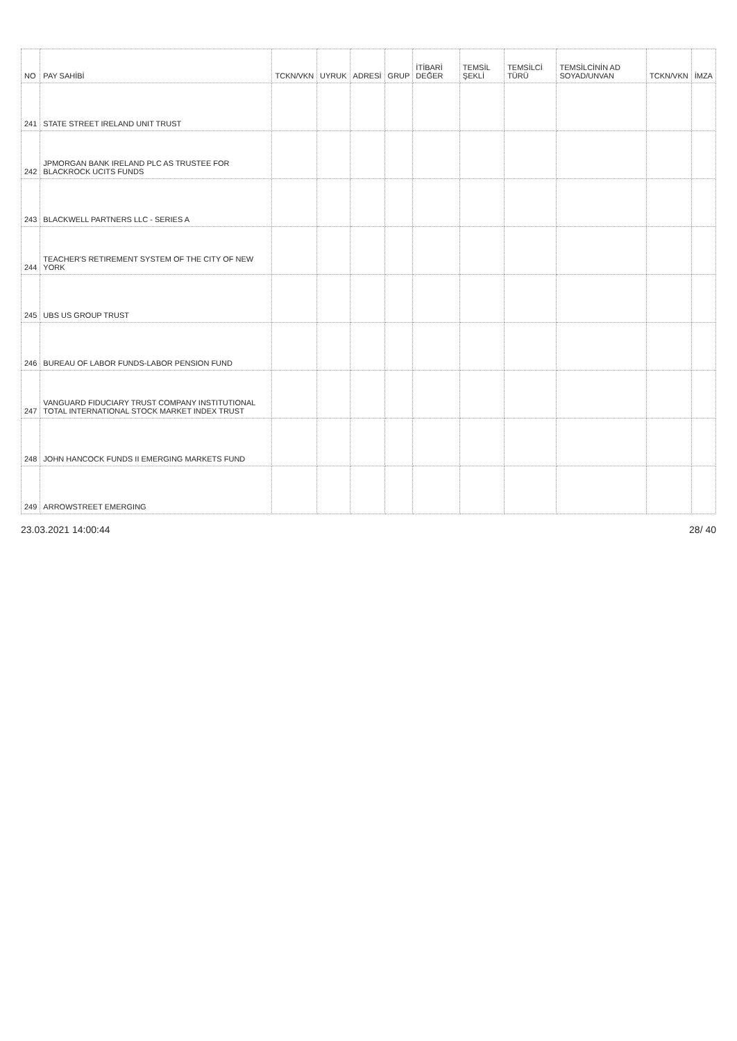| NO | PAY SAHİBİ | TCKN/VKN | UYRUK | ADRESİ | GRUP | İTİBARİ DEĞER | TEMSİL ŞEKLİ | TEMSİLCİ TÜRÜ | TEMSİLCİNİN AD SOYAD/UNVAN | TCKN/VKN | İMZA |
| --- | --- | --- | --- | --- | --- | --- | --- | --- | --- | --- | --- |
| 241 | STATE STREET IRELAND UNIT TRUST | | | | | | | | | | |
| 242 | JPMORGAN BANK IRELAND PLC AS TRUSTEE FOR BLACKROCK UCITS FUNDS | | | | | | | | | | |
| 243 | BLACKWELL PARTNERS LLC - SERIES A | | | | | | | | | | |
| 244 | TEACHER'S RETIREMENT SYSTEM OF THE CITY OF NEW YORK | | | | | | | | | | |
| 245 | UBS US GROUP TRUST | | | | | | | | | | |
| 246 | BUREAU OF LABOR FUNDS-LABOR PENSION FUND | | | | | | | | | | |
| 247 | VANGUARD FIDUCIARY TRUST COMPANY INSTITUTIONAL TOTAL INTERNATIONAL STOCK MARKET INDEX TRUST | | | | | | | | | | |
| 248 | JOHN HANCOCK FUNDS II EMERGING MARKETS FUND | | | | | | | | | | |
| 249 | ARROWSTREET EMERGING | | | | | | | | | | |
23.03.2021 14:00:44 28/ 40